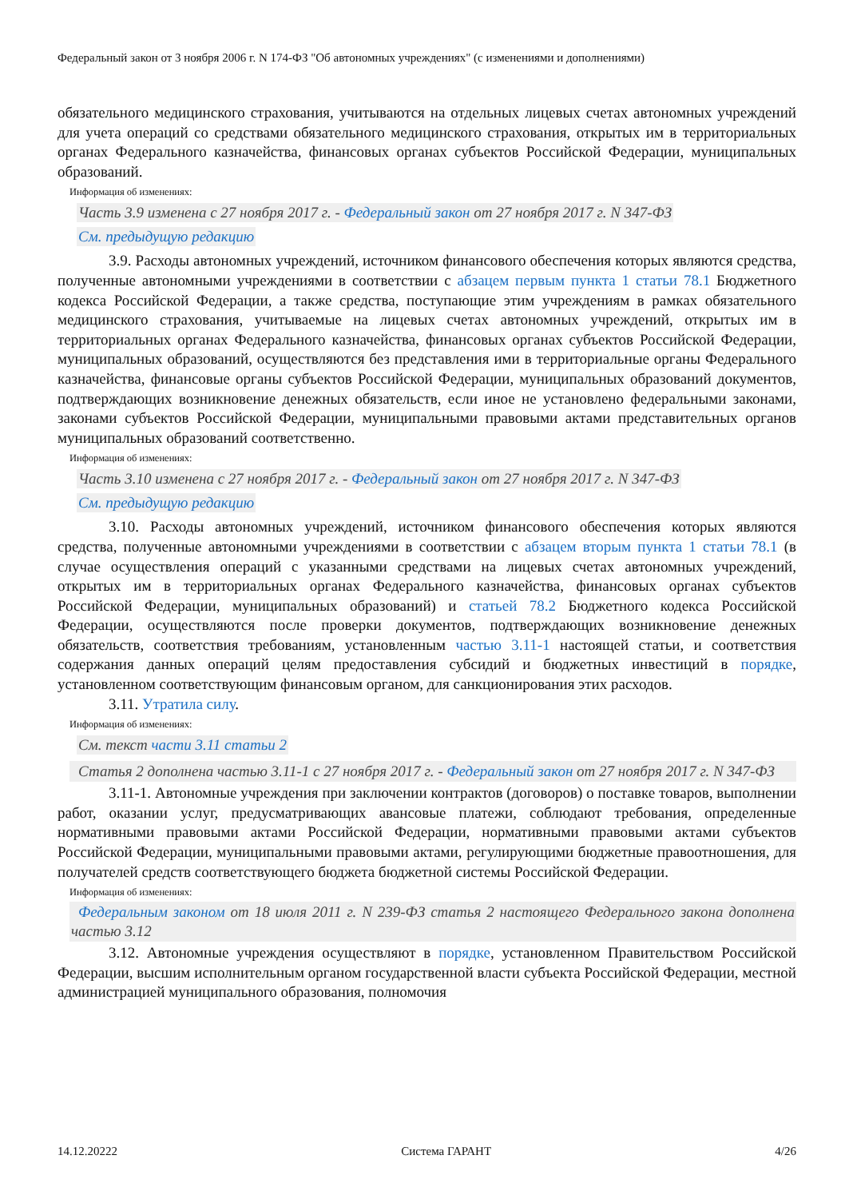Федеральный закон от 3 ноября 2006 г. N 174-ФЗ "Об автономных учреждениях" (с изменениями и дополнениями)
обязательного медицинского страхования, учитываются на отдельных лицевых счетах автономных учреждений для учета операций со средствами обязательного медицинского страхования, открытых им в территориальных органах Федерального казначейства, финансовых органах субъектов Российской Федерации, муниципальных образований.
Информация об изменениях:
Часть 3.9 изменена с 27 ноября 2017 г. - Федеральный закон от 27 ноября 2017 г. N 347-ФЗ
См. предыдущую редакцию
3.9. Расходы автономных учреждений, источником финансового обеспечения которых являются средства, полученные автономными учреждениями в соответствии с абзацем первым пункта 1 статьи 78.1 Бюджетного кодекса Российской Федерации, а также средства, поступающие этим учреждениям в рамках обязательного медицинского страхования, учитываемые на лицевых счетах автономных учреждений, открытых им в территориальных органах Федерального казначейства, финансовых органах субъектов Российской Федерации, муниципальных образований, осуществляются без представления ими в территориальные органы Федерального казначейства, финансовые органы субъектов Российской Федерации, муниципальных образований документов, подтверждающих возникновение денежных обязательств, если иное не установлено федеральными законами, законами субъектов Российской Федерации, муниципальными правовыми актами представительных органов муниципальных образований соответственно.
Информация об изменениях:
Часть 3.10 изменена с 27 ноября 2017 г. - Федеральный закон от 27 ноября 2017 г. N 347-ФЗ
См. предыдущую редакцию
3.10. Расходы автономных учреждений, источником финансового обеспечения которых являются средства, полученные автономными учреждениями в соответствии с абзацем вторым пункта 1 статьи 78.1 (в случае осуществления операций с указанными средствами на лицевых счетах автономных учреждений, открытых им в территориальных органах Федерального казначейства, финансовых органах субъектов Российской Федерации, муниципальных образований) и статьей 78.2 Бюджетного кодекса Российской Федерации, осуществляются после проверки документов, подтверждающих возникновение денежных обязательств, соответствия требованиям, установленным частью 3.11-1 настоящей статьи, и соответствия содержания данных операций целям предоставления субсидий и бюджетных инвестиций в порядке, установленном соответствующим финансовым органом, для санкционирования этих расходов.
3.11. Утратила силу.
Информация об изменениях:
См. текст части 3.11 статьи 2
Статья 2 дополнена частью 3.11-1 с 27 ноября 2017 г. - Федеральный закон от 27 ноября 2017 г. N 347-ФЗ
3.11-1. Автономные учреждения при заключении контрактов (договоров) о поставке товаров, выполнении работ, оказании услуг, предусматривающих авансовые платежи, соблюдают требования, определенные нормативными правовыми актами Российской Федерации, нормативными правовыми актами субъектов Российской Федерации, муниципальными правовыми актами, регулирующими бюджетные правоотношения, для получателей средств соответствующего бюджета бюджетной системы Российской Федерации.
Информация об изменениях:
Федеральным законом от 18 июля 2011 г. N 239-ФЗ статья 2 настоящего Федерального закона дополнена частью 3.12
3.12. Автономные учреждения осуществляют в порядке, установленном Правительством Российской Федерации, высшим исполнительным органом государственной власти субъекта Российской Федерации, местной администрацией муниципального образования, полномочия
14.12.20222 Система ГАРАНТ 4/26